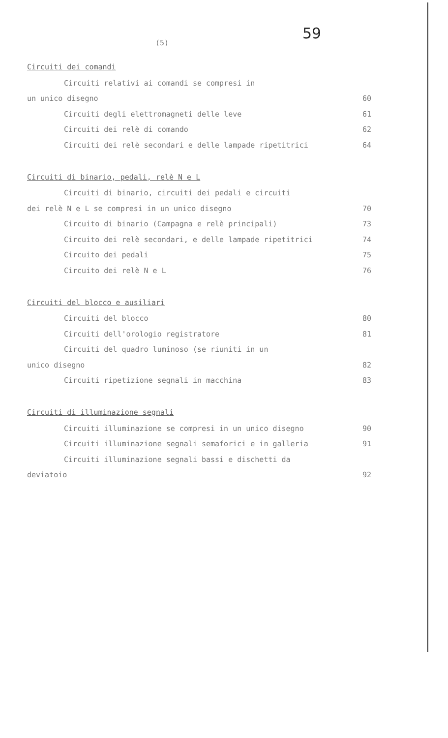(5)
59
Circuiti dei comandi
Circuiti relativi ai comandi se compresi in
un unico disegno 60
Circuiti degli elettromagneti delle leve 61
Circuiti dei relè di comando 62
Circuiti dei relè secondari e delle lampade ripetitrici 64
Circuiti di binario, pedali, relè N e L
Circuiti di binario, circuiti dei pedali e circuiti
dei relè N e L se compresi in un unico disegno 70
Circuito di binario (Campagna e relè principali) 73
Circuito dei relè secondari, e delle lampade ripetitrici 74
Circuito dei pedali 75
Circuito dei relè N e L 76
Circuiti del blocco e ausiliari
Circuiti del blocco 80
Circuiti dell'orologio registratore 81
Circuiti del quadro luminoso (se riuniti in un
unico disegno 82
Circuiti ripetizione segnali in macchina 83
Circuiti di illuminazione segnali
Circuiti illuminazione se compresi in un unico disegno 90
Circuiti illuminazione segnali semaforici e in galleria 91
Circuiti illuminazione segnali bassi e dischetti da
deviatoio 92